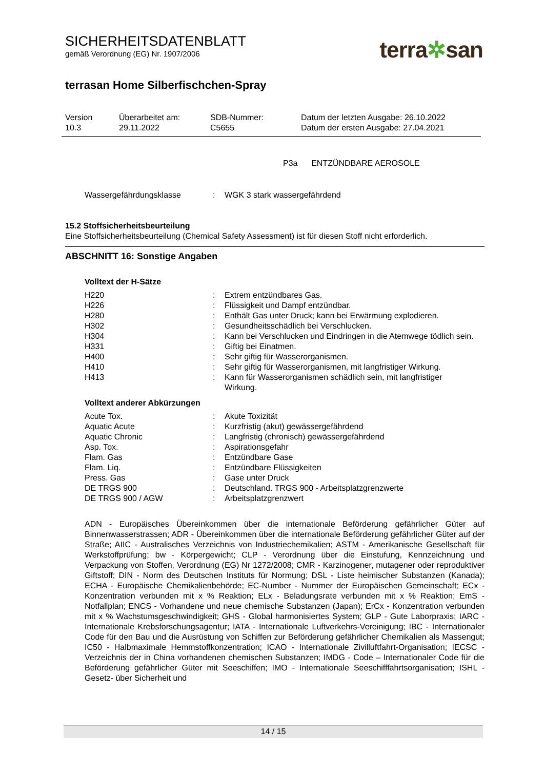SICHERHEITSDATENBLATT
gemäß Verordnung (EG) Nr. 1907/2006
terra✲san
terrasan Home Silberfischchen-Spray
| Version 10.3 | Überarbeitet am: 29.11.2022 | SDB-Nummer: C5655 | Datum der letzten Ausgabe: 26.10.2022 Datum der ersten Ausgabe: 27.04.2021 |
P3a ENTZÜNDBARE AEROSOLE
| Wassergefährdungsklasse | : | WGK 3 stark wassergefährdend |
15.2 Stoffsicherheitsbeurteilung
Eine Stoffsicherheitsbeurteilung (Chemical Safety Assessment) ist für diesen Stoff nicht erforderlich.
ABSCHNITT 16: Sonstige Angaben
Volltext der H-Sätze
| H220 | : | Extrem entzündbares Gas. |
| H226 | : | Flüssigkeit und Dampf entzündbar. |
| H280 | : | Enthält Gas unter Druck; kann bei Erwärmung explodieren. |
| H302 | : | Gesundheitsschädlich bei Verschlucken. |
| H304 | : | Kann bei Verschlucken und Eindringen in die Atemwege tödlich sein. |
| H331 | : | Giftig bei Einatmen. |
| H400 | : | Sehr giftig für Wasserorganismen. |
| H410 | : | Sehr giftig für Wasserorganismen, mit langfristiger Wirkung. |
| H413 | : | Kann für Wasserorganismen schädlich sein, mit langfristiger Wirkung. |
Volltext anderer Abkürzungen
| Acute Tox. | : | Akute Toxizität |
| Aquatic Acute | : | Kurzfristig (akut) gewässergefährdend |
| Aquatic Chronic | : | Langfristig (chronisch) gewässergefährdend |
| Asp. Tox. | : | Aspirationsgefahr |
| Flam. Gas | : | Entzündbare Gase |
| Flam. Liq. | : | Entzündbare Flüssigkeiten |
| Press. Gas | : | Gase unter Druck |
| DE TRGS 900 | : | Deutschland. TRGS 900 - Arbeitsplatzgrenzwerte |
| DE TRGS 900 / AGW | : | Arbeitsplatzgrenzwert |
ADN - Europäisches Übereinkommen über die internationale Beförderung gefährlicher Güter auf Binnenwasserstrassen; ADR - Übereinkommen über die internationale Beförderung gefährlicher Güter auf der Straße; AIIC - Australisches Verzeichnis von Industriechemikalien; ASTM - Amerikanische Gesellschaft für Werkstoffprüfung; bw - Körpergewicht; CLP - Verordnung über die Einstufung, Kennzeichnung und Verpackung von Stoffen, Verordnung (EG) Nr 1272/2008; CMR - Karzinogener, mutagener oder reproduktiver Giftstoff; DIN - Norm des Deutschen Instituts für Normung; DSL - Liste heimischer Substanzen (Kanada); ECHA - Europäische Chemikalienbehörde; EC-Number - Nummer der Europäischen Gemeinschaft; ECx - Konzentration verbunden mit x % Reaktion; ELx - Beladungsrate verbunden mit x % Reaktion; EmS - Notfallplan; ENCS - Vorhandene und neue chemische Substanzen (Japan); ErCx - Konzentration verbunden mit x % Wachstumsgeschwindigkeit; GHS - Global harmonisiertes System; GLP - Gute Laborpraxis; IARC - Internationale Krebsforschungsagentur; IATA - Internationale Luftverkehrs-Vereinigung; IBC - Internationaler Code für den Bau und die Ausrüstung von Schiffen zur Beförderung gefährlicher Chemikalien als Massengut; IC50 - Halbmaximale Hemmstoffkonzentration; ICAO - Internationale Zivilluftfahrt-Organisation; IECSC - Verzeichnis der in China vorhandenen chemischen Substanzen; IMDG - Code – Internationaler Code für die Beförderung gefährlicher Güter mit Seeschiffen; IMO - Internationale Seeschifffahrtsorganisation; ISHL - Gesetz- über Sicherheit und
14 / 15